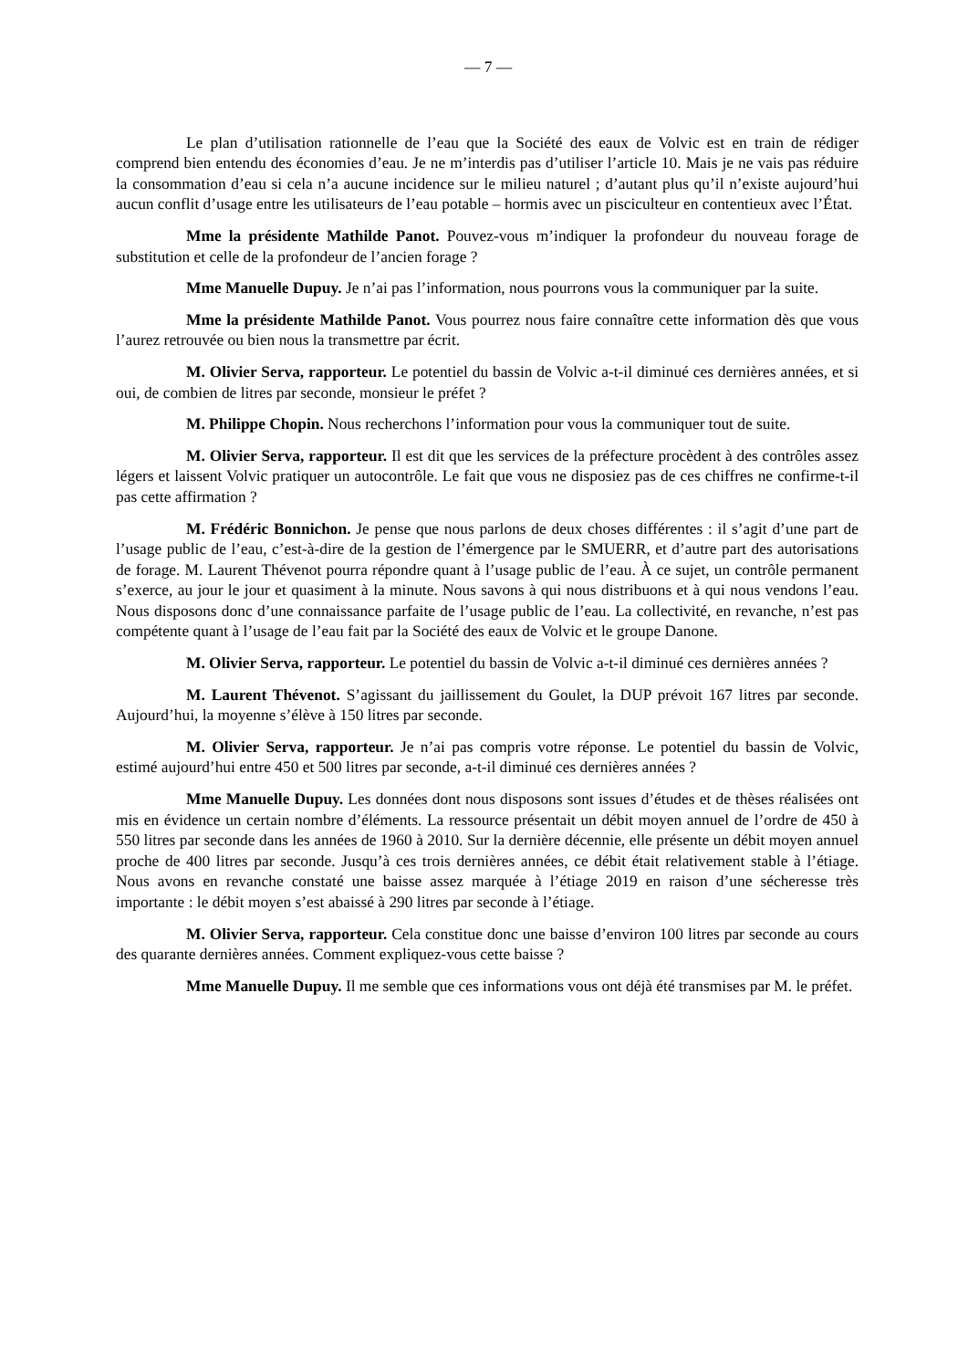— 7 —
Le plan d’utilisation rationnelle de l’eau que la Société des eaux de Volvic est en train de rédiger comprend bien entendu des économies d’eau. Je ne m’interdis pas d’utiliser l’article 10. Mais je ne vais pas réduire la consommation d’eau si cela n’a aucune incidence sur le milieu naturel ; d’autant plus qu’il n’existe aujourd’hui aucun conflit d’usage entre les utilisateurs de l’eau potable – hormis avec un pisciculteur en contentieux avec l’État.
Mme la présidente Mathilde Panot. Pouvez-vous m’indiquer la profondeur du nouveau forage de substitution et celle de la profondeur de l’ancien forage ?
Mme Manuelle Dupuy. Je n’ai pas l’information, nous pourrons vous la communiquer par la suite.
Mme la présidente Mathilde Panot. Vous pourrez nous faire connaître cette information dès que vous l’aurez retrouvée ou bien nous la transmettre par écrit.
M. Olivier Serva, rapporteur. Le potentiel du bassin de Volvic a-t-il diminué ces dernières années, et si oui, de combien de litres par seconde, monsieur le préfet ?
M. Philippe Chopin. Nous recherchons l’information pour vous la communiquer tout de suite.
M. Olivier Serva, rapporteur. Il est dit que les services de la préfecture procèdent à des contrôles assez légers et laissent Volvic pratiquer un autocontrôle. Le fait que vous ne disposiez pas de ces chiffres ne confirme-t-il pas cette affirmation ?
M. Frédéric Bonnichon. Je pense que nous parlons de deux choses différentes : il s’agit d’une part de l’usage public de l’eau, c’est-à-dire de la gestion de l’émergence par le SMUERR, et d’autre part des autorisations de forage. M. Laurent Thévenot pourra répondre quant à l’usage public de l’eau. À ce sujet, un contrôle permanent s’exerce, au jour le jour et quasiment à la minute. Nous savons à qui nous distribuons et à qui nous vendons l’eau. Nous disposons donc d’une connaissance parfaite de l’usage public de l’eau. La collectivité, en revanche, n’est pas compétente quant à l’usage de l’eau fait par la Société des eaux de Volvic et le groupe Danone.
M. Olivier Serva, rapporteur. Le potentiel du bassin de Volvic a-t-il diminué ces dernières années ?
M. Laurent Thévenot. S’agissant du jaillissement du Goulet, la DUP prévoit 167 litres par seconde. Aujourd’hui, la moyenne s’élève à 150 litres par seconde.
M. Olivier Serva, rapporteur. Je n’ai pas compris votre réponse. Le potentiel du bassin de Volvic, estimé aujourd’hui entre 450 et 500 litres par seconde, a-t-il diminué ces dernières années ?
Mme Manuelle Dupuy. Les données dont nous disposons sont issues d’études et de thèses réalisées ont mis en évidence un certain nombre d’éléments. La ressource présentait un débit moyen annuel de l’ordre de 450 à 550 litres par seconde dans les années de 1960 à 2010. Sur la dernière décennie, elle présente un débit moyen annuel proche de 400 litres par seconde. Jusqu’à ces trois dernières années, ce débit était relativement stable à l’étiage. Nous avons en revanche constaté une baisse assez marquée à l’étiage 2019 en raison d’une sécheresse très importante : le débit moyen s’est abaissé à 290 litres par seconde à l’étiage.
M. Olivier Serva, rapporteur. Cela constitue donc une baisse d’environ 100 litres par seconde au cours des quarante dernières années. Comment expliquez-vous cette baisse ?
Mme Manuelle Dupuy. Il me semble que ces informations vous ont déjà été transmises par M. le préfet.